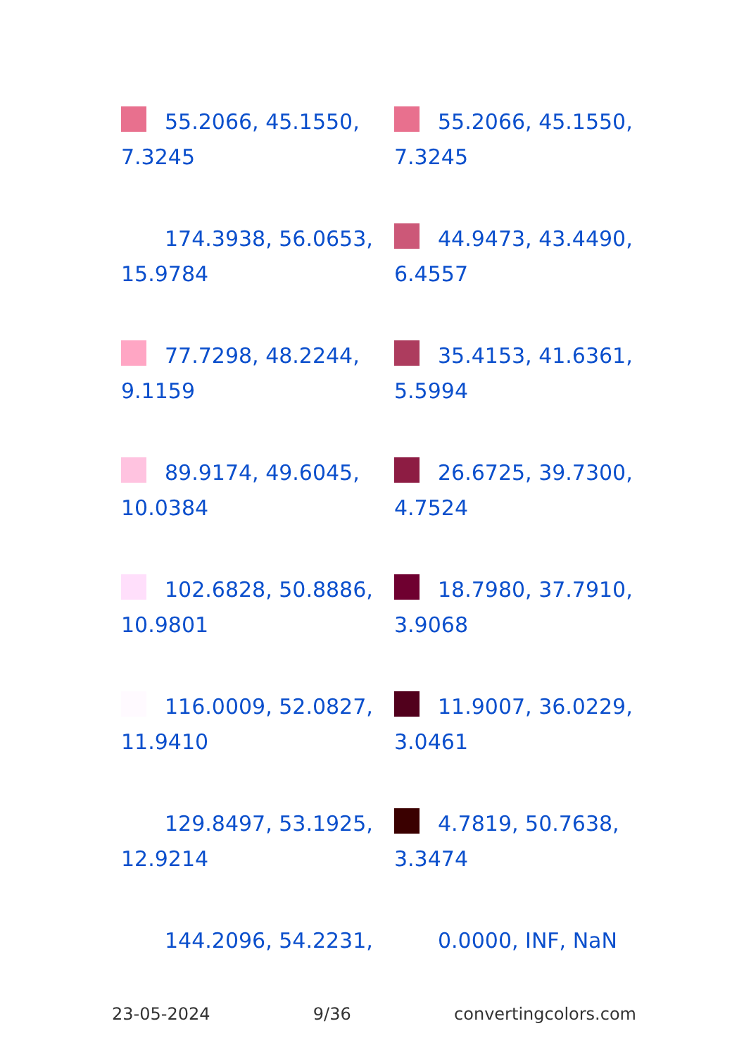55.2066, 45.1550, 7.3245
55.2066, 45.1550, 7.3245
174.3938, 56.0653, 15.9784
44.9473, 43.4490, 6.4557
77.7298, 48.2244, 9.1159
35.4153, 41.6361, 5.5994
89.9174, 49.6045, 10.0384
26.6725, 39.7300, 4.7524
102.6828, 50.8886, 10.9801
18.7980, 37.7910, 3.9068
116.0009, 52.0827, 11.9410
11.9007, 36.0229, 3.0461
129.8497, 53.1925, 12.9214
4.7819, 50.7638, 3.3474
144.2096, 54.2231,
0.0000, INF, NaN
23-05-2024 9/36 convertingcolors.com